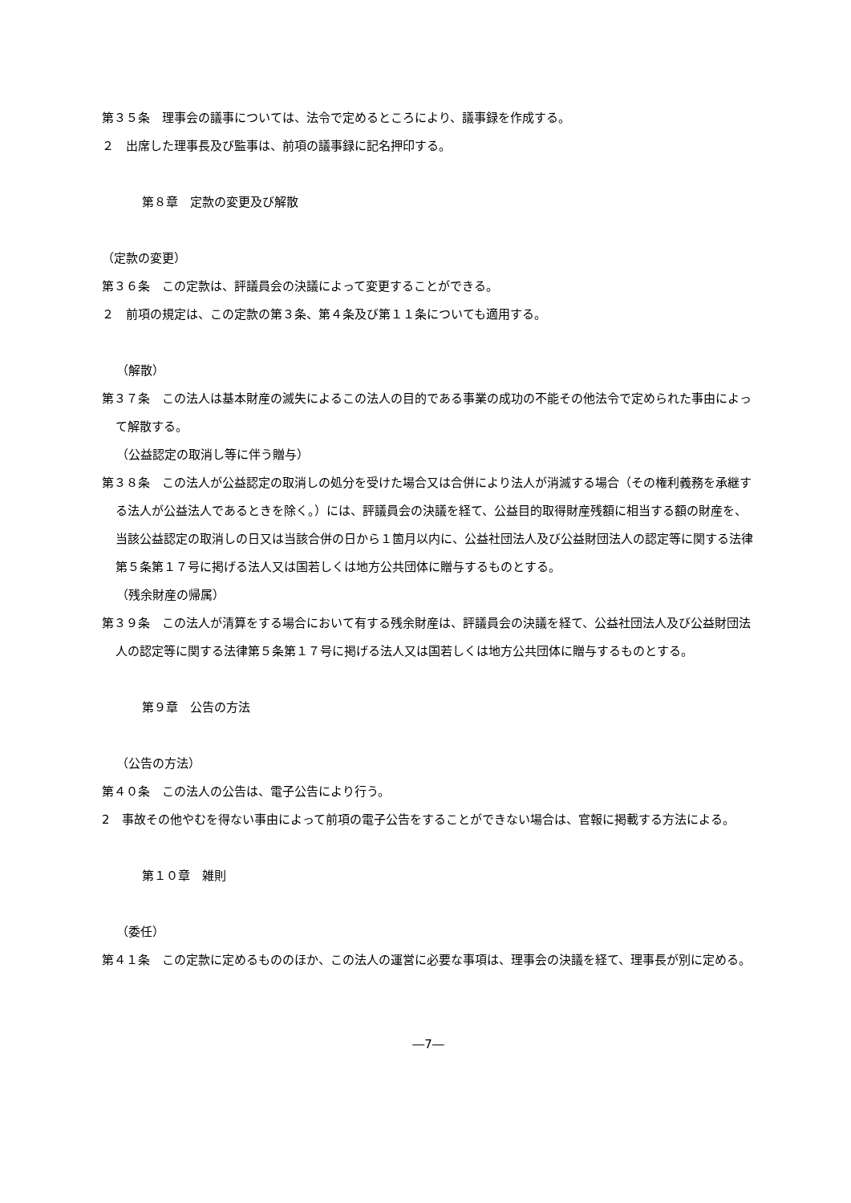第３５条　理事会の議事については、法令で定めるところにより、議事録を作成する。
２　出席した理事長及び監事は、前項の議事録に記名押印する。
第８章　定款の変更及び解散
（定款の変更）
第３６条　この定款は、評議員会の決議によって変更することができる。
２　前項の規定は、この定款の第３条、第４条及び第１１条についても適用する。
（解散）
第３７条　この法人は基本財産の滅失によるこの法人の目的である事業の成功の不能その他法令で定められた事由によって解散する。
（公益認定の取消し等に伴う贈与）
第３８条　この法人が公益認定の取消しの処分を受けた場合又は合併により法人が消滅する場合（その権利義務を承継する法人が公益法人であるときを除く。）には、評議員会の決議を経て、公益目的取得財産残額に相当する額の財産を、当該公益認定の取消しの日又は当該合併の日から１箇月以内に、公益社団法人及び公益財団法人の認定等に関する法律第５条第１７号に掲げる法人又は国若しくは地方公共団体に贈与するものとする。
（残余財産の帰属）
第３９条　この法人が清算をする場合において有する残余財産は、評議員会の決議を経て、公益社団法人及び公益財団法人の認定等に関する法律第５条第１７号に掲げる法人又は国若しくは地方公共団体に贈与するものとする。
第９章　公告の方法
（公告の方法）
第４０条　この法人の公告は、電子公告により行う。
2　事故その他やむを得ない事由によって前項の電子公告をすることができない場合は、官報に掲載する方法による。
第１０章　雑則
（委任）
第４１条　この定款に定めるもののほか、この法人の運営に必要な事項は、理事会の決議を経て、理事長が別に定める。
―7―